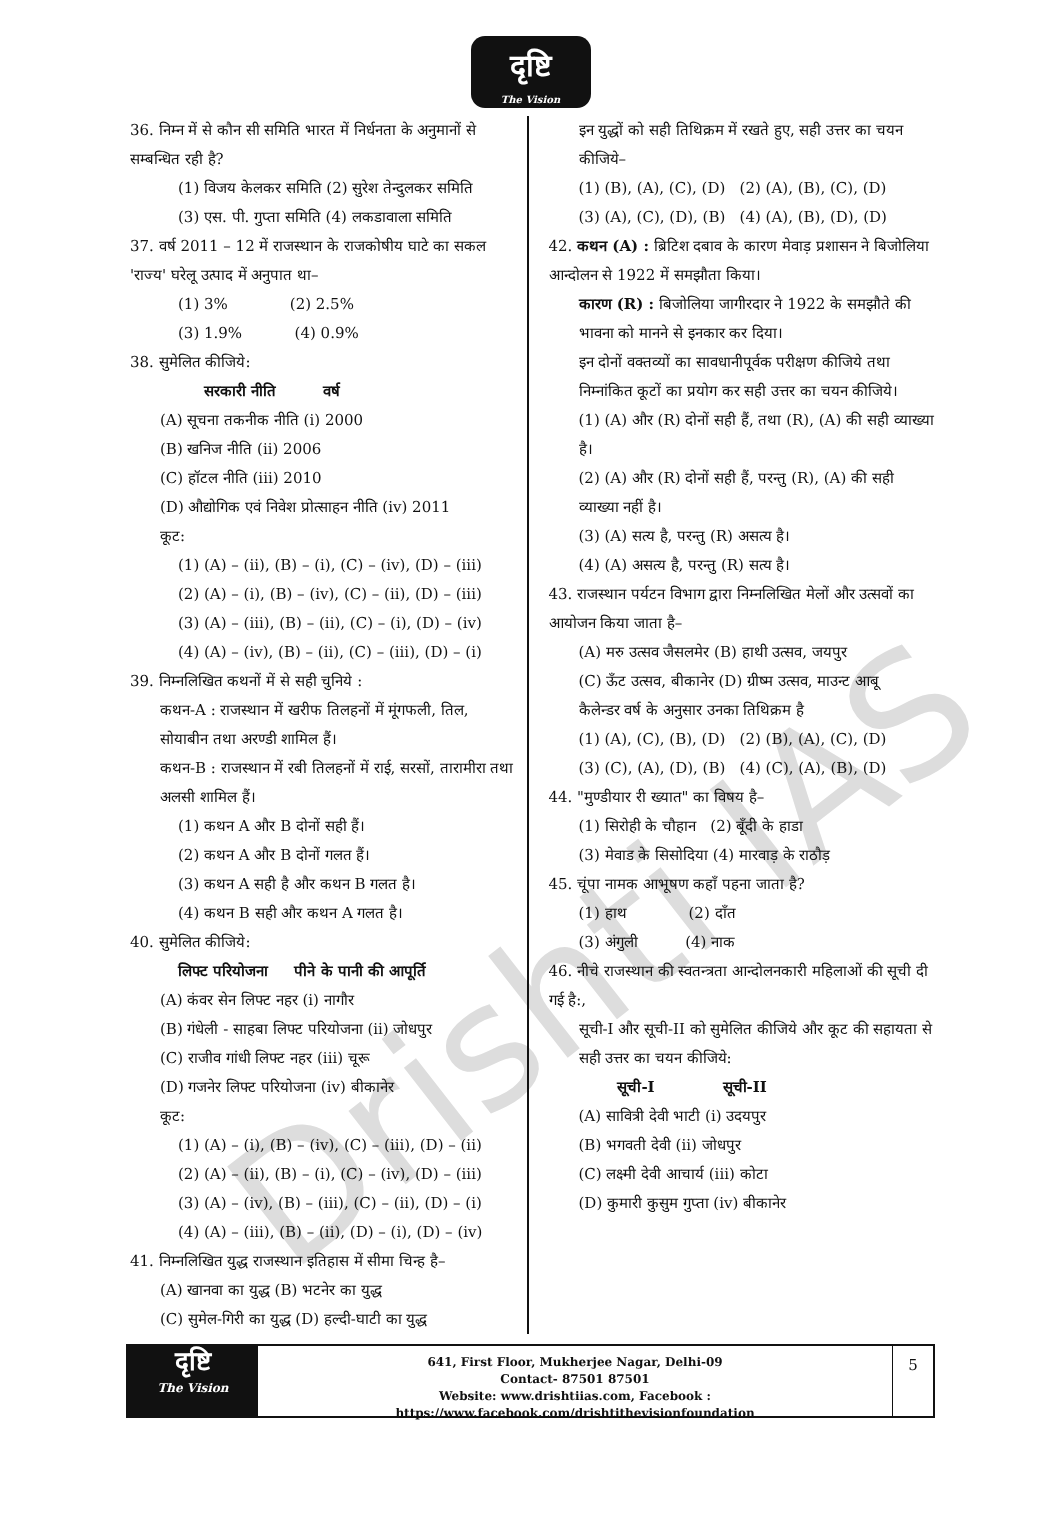Drishti IAS
दृष्टि
The Vision
36. निम्न में से कौन सी समिति भारत में निर्धनता के अनुमानों से सम्बन्धित रही है?
(1) विजय केलकर समिति (2) सुरेश तेन्दुलकर समिति
(3) एस. पी. गुप्ता समिति (4) लकडावाला समिति
37. वर्ष 2011 – 12 में राजस्थान के राजकोषीय घाटे का सकल 'राज्य' घरेलू उत्पाद में अनुपात था–
(1) 3% (2) 2.5%
(3) 1.9% (4) 0.9%
38. सुमेलित कीजिये:
सरकारी नीति वर्ष
(A) सूचना तकनीक नीति (i) 2000
(B) खनिज नीति (ii) 2006
(C) हॉटल नीति (iii) 2010
(D) औद्योगिक एवं निवेश प्रोत्साहन नीति (iv) 2011
कूट:
(1) (A) – (ii), (B) – (i), (C) – (iv), (D) – (iii)
(2) (A) – (i), (B) – (iv), (C) – (ii), (D) – (iii)
(3) (A) – (iii), (B) – (ii), (C) – (i), (D) – (iv)
(4) (A) – (iv), (B) – (ii), (C) – (iii), (D) – (i)
39. निम्नलिखित कथनों में से सही चुनिये :
कथन-A : राजस्थान में खरीफ तिलहनों में मूंगफली, तिल, सोयाबीन तथा अरण्डी शामिल हैं।
कथन-B : राजस्थान में रबी तिलहनों में राई, सरसों, तारामीरा तथा अलसी शामिल हैं।
(1) कथन A और B दोनों सही हैं।
(2) कथन A और B दोनों गलत हैं।
(3) कथन A सही है और कथन B गलत है।
(4) कथन B सही और कथन A गलत है।
40. सुमेलित कीजिये:
लिफ्ट परियोजना पीने के पानी की आपूर्ति
(A) कंवर सेन लिफ्ट नहर (i) नागौर
(B) गंधेली - साहबा लिफ्ट परियोजना (ii) जोधपुर
(C) राजीव गांधी लिफ्ट नहर (iii) चूरू
(D) गजनेर लिफ्ट परियोजना (iv) बीकानेर
कूट:
(1) (A) – (i), (B) – (iv), (C) – (iii), (D) – (ii)
(2) (A) – (ii), (B) – (i), (C) – (iv), (D) – (iii)
(3) (A) – (iv), (B) – (iii), (C) – (ii), (D) – (i)
(4) (A) – (iii), (B) – (ii), (D) – (i), (D) – (iv)
41. निम्नलिखित युद्ध राजस्थान इतिहास में सीमा चिन्ह है–
(A) खानवा का युद्ध (B) भटनेर का युद्ध
(C) सुमेल-गिरी का युद्ध (D) हल्दी-घाटी का युद्ध
इन युद्धों को सही तिथिक्रम में रखते हुए, सही उत्तर का चयन कीजिये–
(1) (B), (A), (C), (D) (2) (A), (B), (C), (D)
(3) (A), (C), (D), (B) (4) (A), (B), (D), (D)
42. कथन (A) : ब्रिटिश दबाव के कारण मेवाड़ प्रशासन ने बिजोलिया आन्दोलन से 1922 में समझौता किया।
कारण (R) : बिजोलिया जागीरदार ने 1922 के समझौते की भावना को मानने से इनकार कर दिया।
इन दोनों वक्तव्यों का सावधानीपूर्वक परीक्षण कीजिये तथा निम्नांकित कूटों का प्रयोग कर सही उत्तर का चयन कीजिये।
(1) (A) और (R) दोनों सही हैं, तथा (R), (A) की सही व्याख्या है।
(2) (A) और (R) दोनों सही हैं, परन्तु (R), (A) की सही व्याख्या नहीं है।
(3) (A) सत्य है, परन्तु (R) असत्य है।
(4) (A) असत्य है, परन्तु (R) सत्य है।
43. राजस्थान पर्यटन विभाग द्वारा निम्नलिखित मेलों और उत्सवों का आयोजन किया जाता है–
(A) मरु उत्सव जैसलमेर (B) हाथी उत्सव, जयपुर
(C) ऊँट उत्सव, बीकानेर (D) ग्रीष्म उत्सव, माउन्ट आबू
कैलेन्डर वर्ष के अनुसार उनका तिथिक्रम है
(1) (A), (C), (B), (D) (2) (B), (A), (C), (D)
(3) (C), (A), (D), (B) (4) (C), (A), (B), (D)
44. "मुण्डीयार री ख्यात" का विषय है–
(1) सिरोही के चौहान (2) बूँदी के हाडा
(3) मेवाड के सिसोदिया (4) मारवाड़ के राठौड़
45. चूंपा नामक आभूषण कहाँ पहना जाता है?
(1) हाथ (2) दाँत
(3) अंगुली (4) नाक
46. नीचे राजस्थान की स्वतन्त्रता आन्दोलनकारी महिलाओं की सूची दी गई है:,
सूची-I और सूची-II को सुमेलित कीजिये और कूट की सहायता से सही उत्तर का चयन कीजिये:
सूची-I सूची-II
(A) सावित्री देवी भाटी (i) उदयपुर
(B) भगवती देवी (ii) जोधपुर
(C) लक्ष्मी देवी आचार्य (iii) कोटा
(D) कुमारी कुसुम गुप्ता (iv) बीकानेर
दृष्टि
The Vision
641, First Floor, Mukherjee Nagar, Delhi-09
Contact- 87501 87501
Website: www.drishtiias.com, Facebook : https://www.facebook.com/drishtithevisionfoundation
5